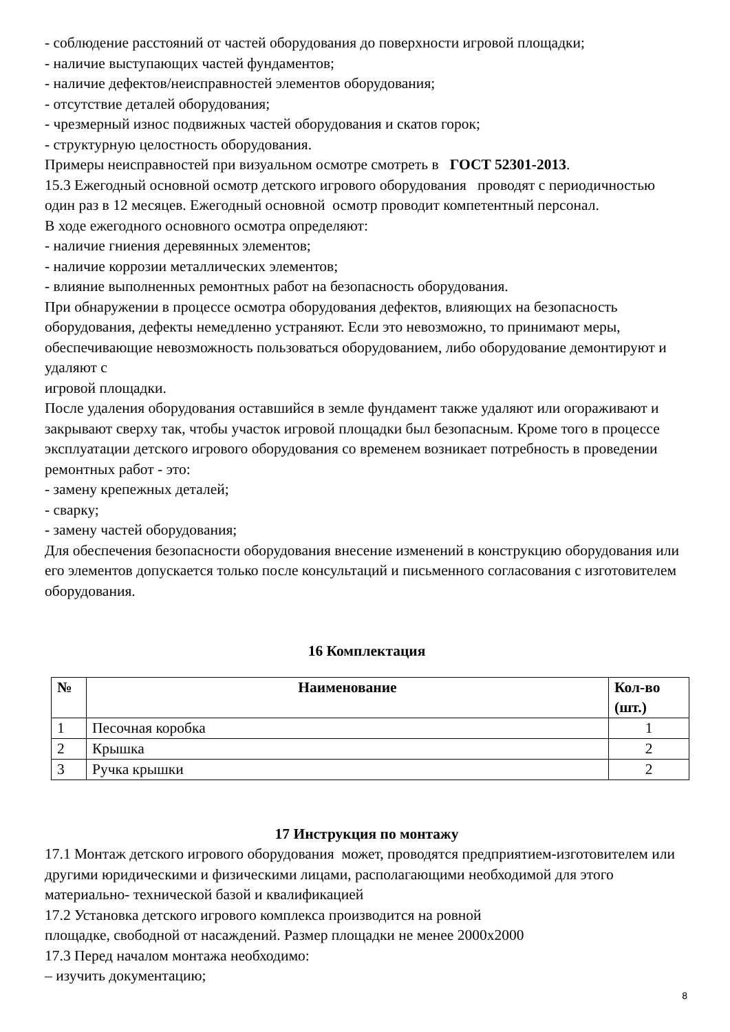- соблюдение расстояний от частей оборудования до поверхности игровой площадки;
- наличие выступающих частей фундаментов;
- наличие дефектов/неисправностей элементов оборудования;
- отсутствие деталей оборудования;
- чрезмерный износ подвижных частей оборудования и скатов горок;
- структурную целостность оборудования.
Примеры неисправностей при визуальном осмотре смотреть в ГОСТ 52301-2013.
15.3 Ежегодный основной осмотр детского игрового оборудования проводят с периодичностью один раз в 12 месяцев. Ежегодный основной осмотр проводит компетентный персонал.
В ходе ежегодного основного осмотра определяют:
- наличие гниения деревянных элементов;
- наличие коррозии металлических элементов;
- влияние выполненных ремонтных работ на безопасность оборудования.
При обнаружении в процессе осмотра оборудования дефектов, влияющих на безопасность оборудования, дефекты немедленно устраняют. Если это невозможно, то принимают меры, обеспечивающие невозможность пользоваться оборудованием, либо оборудование демонтируют и удаляют с
игровой площадки.
После удаления оборудования оставшийся в земле фундамент также удаляют или огораживают и закрывают сверху так, чтобы участок игровой площадки был безопасным. Кроме того в процессе эксплуатации детского игрового оборудования со временем возникает потребность в проведении ремонтных работ - это:
- замену крепежных деталей;
- сварку;
- замену частей оборудования;
Для обеспечения безопасности оборудования внесение изменений в конструкцию оборудования или его элементов допускается только после консультаций и письменного согласования с изготовителем оборудования.
16 Комплектация
| № | Наименование | Кол-во (шт.) |
| --- | --- | --- |
| 1 | Песочная коробка | 1 |
| 2 | Крышка | 2 |
| 3 | Ручка крышки | 2 |
17 Инструкция по монтажу
17.1 Монтаж детского игрового оборудования может, проводятся предприятием-изготовителем или другими юридическими и физическими лицами, располагающими необходимой для этого материально- технической базой и квалификацией
17.2 Установка детского игрового комплекса производится на ровной
площадке, свободной от насаждений. Размер площадки не менее 2000х2000
17.3 Перед началом монтажа необходимо:
– изучить документацию;
8